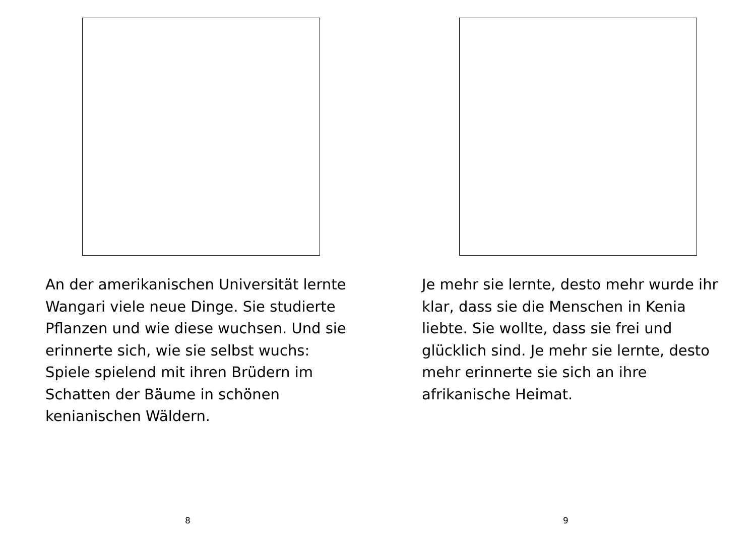An der amerikanischen Universität lernte Wangari viele neue Dinge. Sie studierte Pflanzen und wie diese wuchsen. Und sie erinnerte sich, wie sie selbst wuchs: Spiele spielend mit ihren Brüdern im Schatten der Bäume in schönen kenianischen Wäldern.
8
Je mehr sie lernte, desto mehr wurde ihr klar, dass sie die Menschen in Kenia liebte. Sie wollte, dass sie frei und glücklich sind. Je mehr sie lernte, desto mehr erinnerte sie sich an ihre afrikanische Heimat.
9